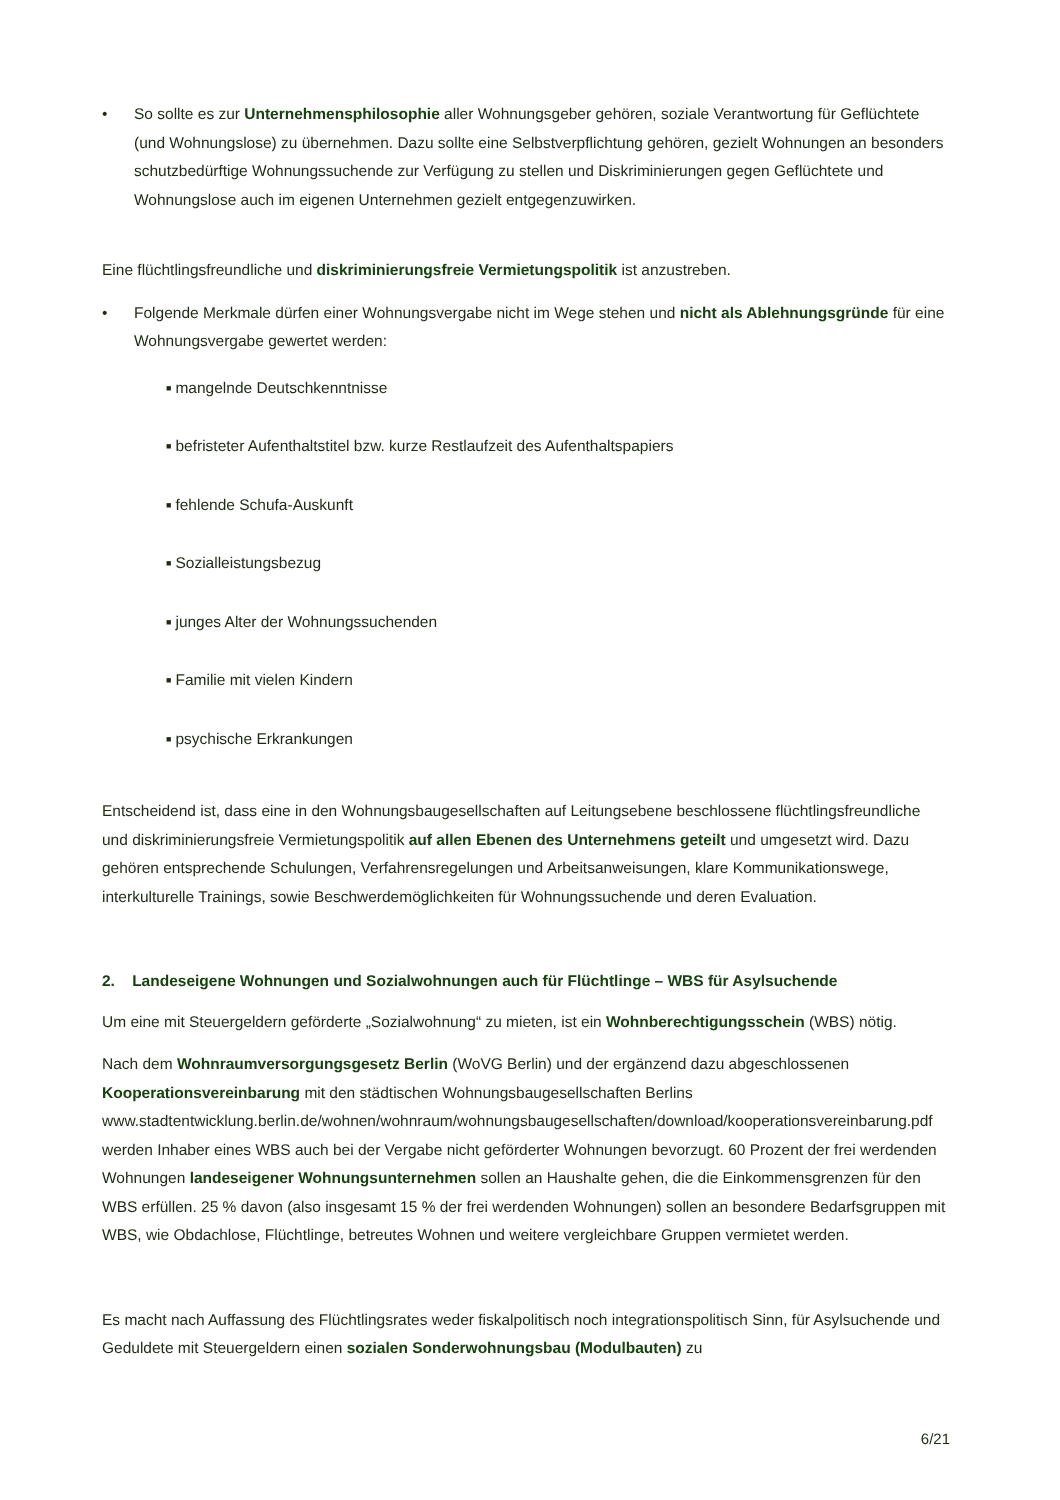• So sollte es zur Unternehmensphilosophie aller Wohnungsgeber gehören, soziale Verantwortung für Geflüchtete (und Wohnungslose) zu übernehmen. Dazu sollte eine Selbstverpflichtung gehören, gezielt Wohnungen an besonders schutzbedürftige Wohnungssuchende zur Verfügung zu stellen und Diskriminierungen gegen Geflüchtete und Wohnungslose auch im eigenen Unternehmen gezielt entgegenzuwirken.
Eine flüchtlingsfreundliche und diskriminierungsfreie Vermietungspolitik ist anzustreben.
• Folgende Merkmale dürfen einer Wohnungsvergabe nicht im Wege stehen und nicht als Ablehnungsgründe für eine Wohnungsvergabe gewertet werden:
■ mangelnde Deutschkenntnisse
■ befristeter Aufenthaltstitel bzw. kurze Restlaufzeit des Aufenthaltspapiers
■ fehlende Schufa-Auskunft
■ Sozialleistungsbezug
■ junges Alter der Wohnungssuchenden
■ Familie mit vielen Kindern
■ psychische Erkrankungen
Entscheidend ist, dass eine in den Wohnungsbaugesellschaften auf Leitungsebene beschlossene flüchtlingsfreundliche und diskriminierungsfreie Vermietungspolitik auf allen Ebenen des Unternehmens geteilt und umgesetzt wird. Dazu gehören entsprechende Schulungen, Verfahrensregelungen und Arbeitsanweisungen, klare Kommunikationswege, interkulturelle Trainings, sowie Beschwerdemöglichkeiten für Wohnungssuchende und deren Evaluation.
2. Landeseigene Wohnungen und Sozialwohnungen auch für Flüchtlinge – WBS für Asylsuchende
Um eine mit Steuergeldern geförderte „Sozialwohnung“ zu mieten, ist ein Wohnberechtigungsschein (WBS) nötig.
Nach dem Wohnraumversorgungsgesetz Berlin (WoVG Berlin) und der ergänzend dazu abgeschlossenen Kooperationsvereinbarung mit den städtischen Wohnungsbaugesellschaften Berlins www.stadtentwicklung.berlin.de/wohnen/wohnraum/wohnungsbaugesellschaften/download/kooperationsvereinbarung.pdf werden Inhaber eines WBS auch bei der Vergabe nicht geförderter Wohnungen bevorzugt. 60 Prozent der frei werdenden Wohnungen landeseigener Wohnungsunternehmen sollen an Haushalte gehen, die die Einkommensgrenzen für den WBS erfüllen. 25 % davon (also insgesamt 15 % der frei werdenden Wohnungen) sollen an besondere Bedarfsgruppen mit WBS, wie Obdachlose, Flüchtlinge, betreutes Wohnen und weitere vergleichbare Gruppen vermietet werden.
Es macht nach Auffassung des Flüchtlingsrates weder fiskalpolitisch noch integrationspolitisch Sinn, für Asylsuchende und Geduldete mit Steuergeldern einen sozialen Sonderwohnungsbau (Modulbauten) zu
6/21